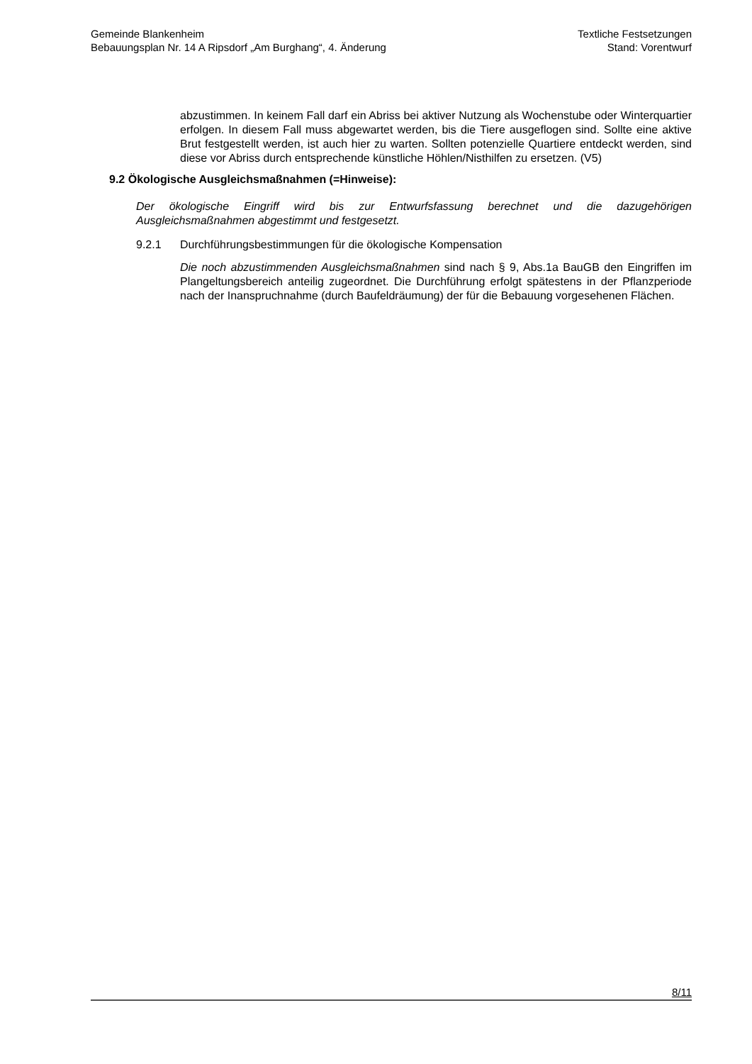Gemeinde Blankenheim
Bebauungsplan Nr. 14 A Ripsdorf „Am Burghang“, 4. Änderung
Textliche Festsetzungen
Stand: Vorentwurf
abzustimmen. In keinem Fall darf ein Abriss bei aktiver Nutzung als Wochenstube oder Winterquartier erfolgen. In diesem Fall muss abgewartet werden, bis die Tiere ausgeflogen sind. Sollte eine aktive Brut festgestellt werden, ist auch hier zu warten. Sollten potenzielle Quartiere entdeckt werden, sind diese vor Abriss durch entsprechende künstliche Höhlen/Nisthilfen zu ersetzen. (V5)
9.2 Ökologische Ausgleichsmaßnahmen (=Hinweise):
Der ökologische Eingriff wird bis zur Entwurfsfassung berechnet und die dazugehörigen Ausgleichsmaßnahmen abgestimmt und festgesetzt.
9.2.1 Durchführungsbestimmungen für die ökologische Kompensation
Die noch abzustimmenden Ausgleichsmaßnahmen sind nach § 9, Abs.1a BauGB den Eingriffen im Plangeltungsbereich anteilig zugeordnet. Die Durchführung erfolgt spätestens in der Pflanzperiode nach der Inanspruchnahme (durch Baufeldräumung) der für die Bebauung vorgesehenen Flächen.
8/11